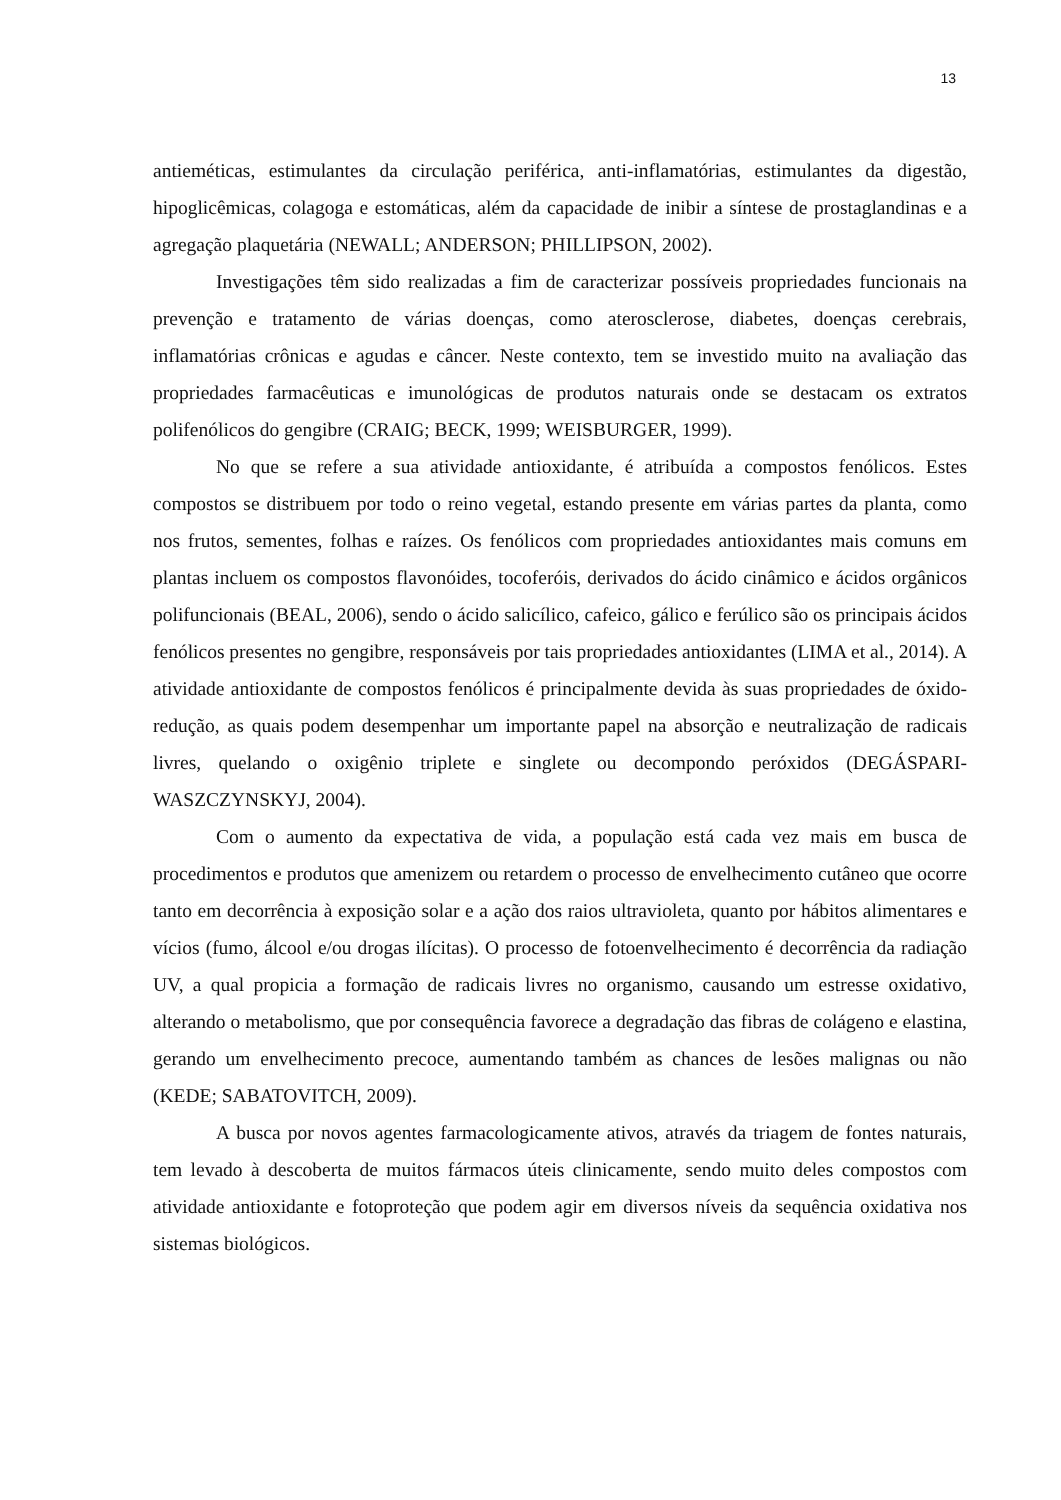13
antieméticas, estimulantes da circulação periférica, anti-inflamatórias, estimulantes da digestão, hipoglicêmicas, colagoga e estomáticas, além da capacidade de inibir a síntese de prostaglandinas e a agregação plaquetária (NEWALL; ANDERSON; PHILLIPSON, 2002).
Investigações têm sido realizadas a fim de caracterizar possíveis propriedades funcionais na prevenção e tratamento de várias doenças, como aterosclerose, diabetes, doenças cerebrais, inflamatórias crônicas e agudas e câncer. Neste contexto, tem se investido muito na avaliação das propriedades farmacêuticas e imunológicas de produtos naturais onde se destacam os extratos polifenólicos do gengibre (CRAIG; BECK, 1999; WEISBURGER, 1999).
No que se refere a sua atividade antioxidante, é atribuída a compostos fenólicos. Estes compostos se distribuem por todo o reino vegetal, estando presente em várias partes da planta, como nos frutos, sementes, folhas e raízes. Os fenólicos com propriedades antioxidantes mais comuns em plantas incluem os compostos flavonóides, tocoferóis, derivados do ácido cinâmico e ácidos orgânicos polifuncionais (BEAL, 2006), sendo o ácido salicílico, cafeico, gálico e ferúlico são os principais ácidos fenólicos presentes no gengibre, responsáveis por tais propriedades antioxidantes (LIMA et al., 2014). A atividade antioxidante de compostos fenólicos é principalmente devida às suas propriedades de óxido-redução, as quais podem desempenhar um importante papel na absorção e neutralização de radicais livres, quelando o oxigênio triplete e singlete ou decompondo peróxidos (DEGÁSPARI- WASZCZYNSKYJ, 2004).
Com o aumento da expectativa de vida, a população está cada vez mais em busca de procedimentos e produtos que amenizem ou retardem o processo de envelhecimento cutâneo que ocorre tanto em decorrência à exposição solar e a ação dos raios ultravioleta, quanto por hábitos alimentares e vícios (fumo, álcool e/ou drogas ilícitas). O processo de fotoenvelhecimento é decorrência da radiação UV, a qual propicia a formação de radicais livres no organismo, causando um estresse oxidativo, alterando o metabolismo, que por consequência favorece a degradação das fibras de colágeno e elastina, gerando um envelhecimento precoce, aumentando também as chances de lesões malignas ou não (KEDE; SABATOVITCH, 2009).
A busca por novos agentes farmacologicamente ativos, através da triagem de fontes naturais, tem levado à descoberta de muitos fármacos úteis clinicamente, sendo muito deles compostos com atividade antioxidante e fotoproteção que podem agir em diversos níveis da sequência oxidativa nos sistemas biológicos.